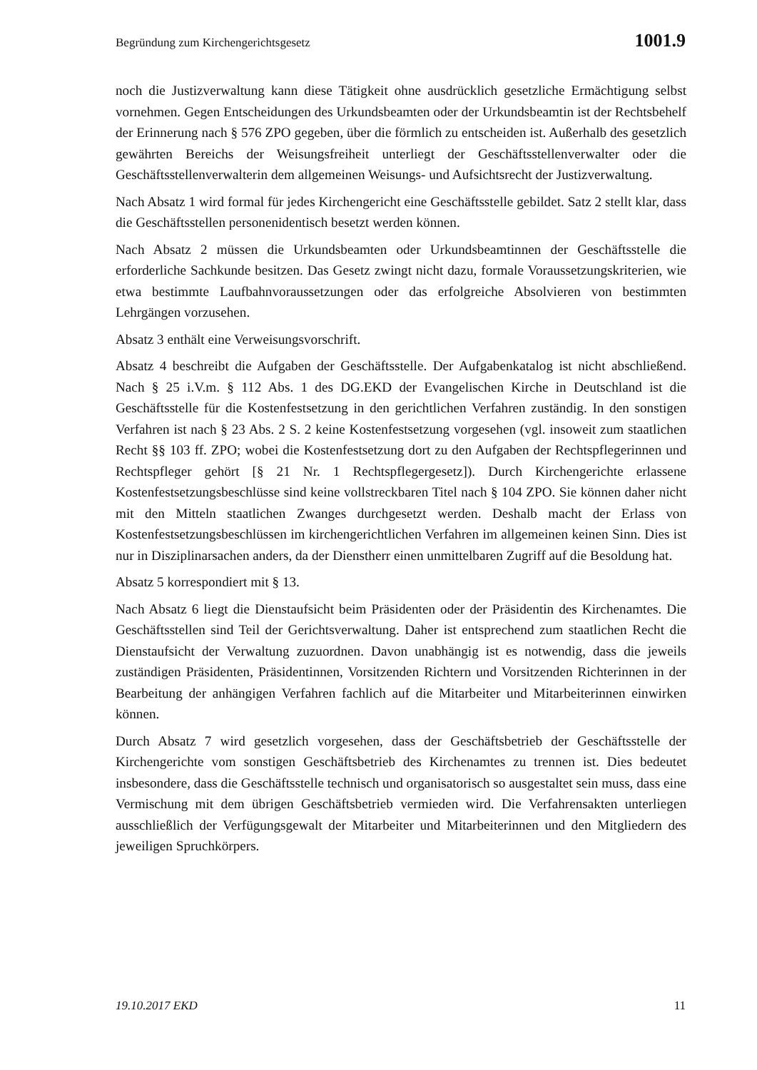Begründung zum Kirchengerichtsgesetz 1001.9
noch die Justizverwaltung kann diese Tätigkeit ohne ausdrücklich gesetzliche Ermächtigung selbst vornehmen. Gegen Entscheidungen des Urkundsbeamten oder der Urkundsbeamtin ist der Rechtsbehelf der Erinnerung nach § 576 ZPO gegeben, über die förmlich zu entscheiden ist. Außerhalb des gesetzlich gewährten Bereichs der Weisungsfreiheit unterliegt der Geschäftsstellenverwalter oder die Geschäftsstellenverwalterin dem allgemeinen Weisungs- und Aufsichtsrecht der Justizverwaltung.
Nach Absatz 1 wird formal für jedes Kirchengericht eine Geschäftsstelle gebildet. Satz 2 stellt klar, dass die Geschäftsstellen personenidentisch besetzt werden können.
Nach Absatz 2 müssen die Urkundsbeamten oder Urkundsbeamtinnen der Geschäftsstelle die erforderliche Sachkunde besitzen. Das Gesetz zwingt nicht dazu, formale Voraussetzungskriterien, wie etwa bestimmte Laufbahnvoraussetzungen oder das erfolgreiche Absolvieren von bestimmten Lehrgängen vorzusehen.
Absatz 3 enthält eine Verweisungsvorschrift.
Absatz 4 beschreibt die Aufgaben der Geschäftsstelle. Der Aufgabenkatalog ist nicht abschließend. Nach § 25 i.V.m. § 112 Abs. 1 des DG.EKD der Evangelischen Kirche in Deutschland ist die Geschäftsstelle für die Kostenfestsetzung in den gerichtlichen Verfahren zuständig. In den sonstigen Verfahren ist nach § 23 Abs. 2 S. 2 keine Kostenfestsetzung vorgesehen (vgl. insoweit zum staatlichen Recht §§ 103 ff. ZPO; wobei die Kostenfestsetzung dort zu den Aufgaben der Rechtspflegerinnen und Rechtspfleger gehört [§ 21 Nr. 1 Rechtspflegergesetz]). Durch Kirchengerichte erlassene Kostenfestsetzungsbeschlüsse sind keine vollstreckbaren Titel nach § 104 ZPO. Sie können daher nicht mit den Mitteln staatlichen Zwanges durchgesetzt werden. Deshalb macht der Erlass von Kostenfestsetzungsbeschlüssen im kirchengerichtlichen Verfahren im allgemeinen keinen Sinn. Dies ist nur in Disziplinarsachen anders, da der Dienstherr einen unmittelbaren Zugriff auf die Besoldung hat.
Absatz 5 korrespondiert mit § 13.
Nach Absatz 6 liegt die Dienstaufsicht beim Präsidenten oder der Präsidentin des Kirchenamtes. Die Geschäftsstellen sind Teil der Gerichtsverwaltung. Daher ist entsprechend zum staatlichen Recht die Dienstaufsicht der Verwaltung zuzuordnen. Davon unabhängig ist es notwendig, dass die jeweils zuständigen Präsidenten, Präsidentinnen, Vorsitzenden Richtern und Vorsitzenden Richterinnen in der Bearbeitung der anhängigen Verfahren fachlich auf die Mitarbeiter und Mitarbeiterinnen einwirken können.
Durch Absatz 7 wird gesetzlich vorgesehen, dass der Geschäftsbetrieb der Geschäftsstelle der Kirchengerichte vom sonstigen Geschäftsbetrieb des Kirchenamtes zu trennen ist. Dies bedeutet insbesondere, dass die Geschäftsstelle technisch und organisatorisch so ausgestaltet sein muss, dass eine Vermischung mit dem übrigen Geschäftsbetrieb vermieden wird. Die Verfahrensakten unterliegen ausschließlich der Verfügungsgewalt der Mitarbeiter und Mitarbeiterinnen und den Mitgliedern des jeweiligen Spruchkörpers.
19.10.2017 EKD 11